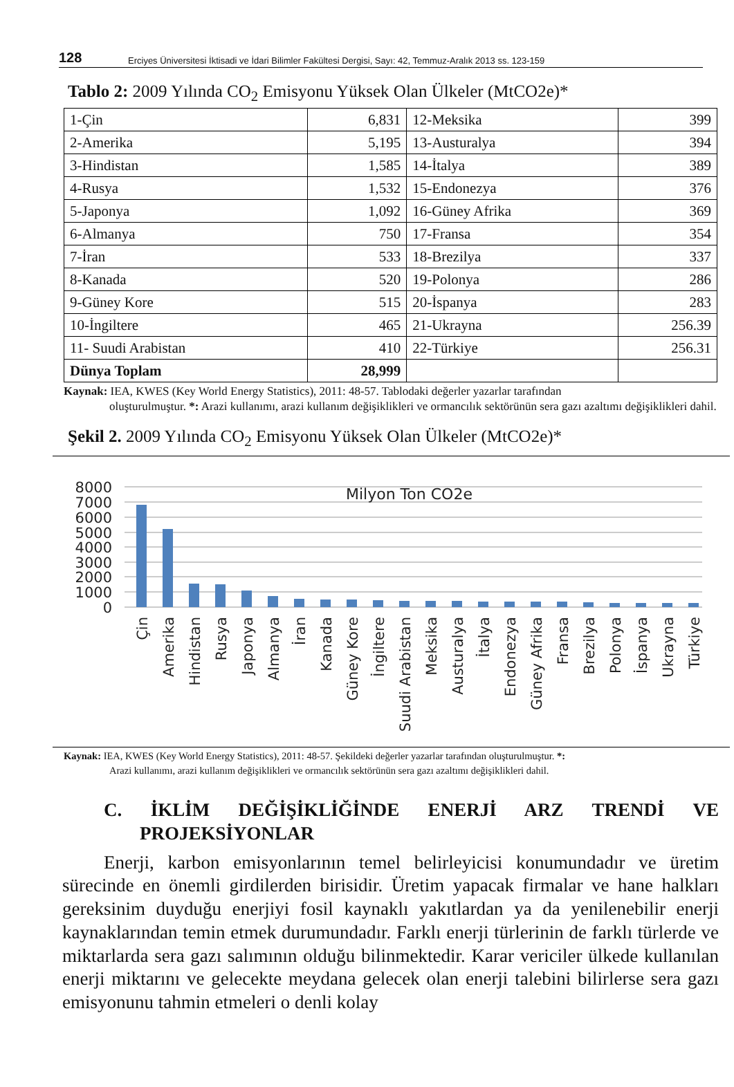128 Erciyes Üniversitesi İktisadi ve İdari Bilimler Fakültesi Dergisi, Sayı: 42, Temmuz-Aralık 2013 ss. 123-159
Tablo 2: 2009 Yılında CO<sub>2</sub> Emisyonu Yüksek Olan Ülkeler (MtCO2e)*
| 1-Çin | 6,831 | 12-Meksika | 399 |
| 2-Amerika | 5,195 | 13-Austuralya | 394 |
| 3-Hindistan | 1,585 | 14-İtalya | 389 |
| 4-Rusya | 1,532 | 15-Endonezya | 376 |
| 5-Japonya | 1,092 | 16-Güney Afrika | 369 |
| 6-Almanya | 750 | 17-Fransa | 354 |
| 7-İran | 533 | 18-Brezilya | 337 |
| 8-Kanada | 520 | 19-Polonya | 286 |
| 9-Güney Kore | 515 | 20-İspanya | 283 |
| 10-İngiltere | 465 | 21-Ukrayna | 256.39 |
| 11- Suudi Arabistan | 410 | 22-Türkiye | 256.31 |
| Dünya Toplam | 28,999 | | |
Kaynak: IEA, KWES (Key World Energy Statistics), 2011: 48-57. Tablodaki değerler yazarlar tarafından
oluşturulmuştur. *: Arazi kullanımı, arazi kullanım değişiklikleri ve ormancılık sektörünün sera gazı azaltımı değişiklikleri dahil.
Şekil 2. 2009 Yılında CO<sub>2</sub> Emisyonu Yüksek Olan Ülkeler (MtCO2e)*
8000
7000
6000
5000
4000
3000
2000
1000
0
Milyon Ton CO2e
Çin
Amerika
Hindistan
Rusya
Japonya
Almanya
İran
Kanada
Güney Kore
İngiltere
Suudi Arabistan
Meksika
Austuralya
İtalya
Endonezya
Güney Afrika
Fransa
Brezilya
Polonya
İspanya
Ukrayna
Türkiye
Kaynak: IEA, KWES (Key World Energy Statistics), 2011: 48-57. Şekildeki değerler yazarlar tarafından oluşturulmuştur. *:
Arazi kullanımı, arazi kullanım değişiklikleri ve ormancılık sektörünün sera gazı azaltımı değişiklikleri dahil.
C. İKLİM DEĞİŞİKLİĞİNDE ENERJİ ARZ TRENDİ VE
PROJEKSİYONLAR
Enerji, karbon emisyonlarının temel belirleyicisi konumundadır ve üretim sürecinde en önemli girdilerden birisidir. Üretim yapacak firmalar ve hane halkları gereksinim duyduğu enerjiyi fosil kaynaklı yakıtlardan ya da yenilenebilir enerji kaynaklarından temin etmek durumundadır. Farklı enerji türlerinin de farklı türlerde ve miktarlarda sera gazı salımının olduğu bilinmektedir. Karar vericiler ülkede kullanılan enerji miktarını ve gelecekte meydana gelecek olan enerji talebini bilirlerse sera gazı emisyonunu tahmin etmeleri o denli kolay